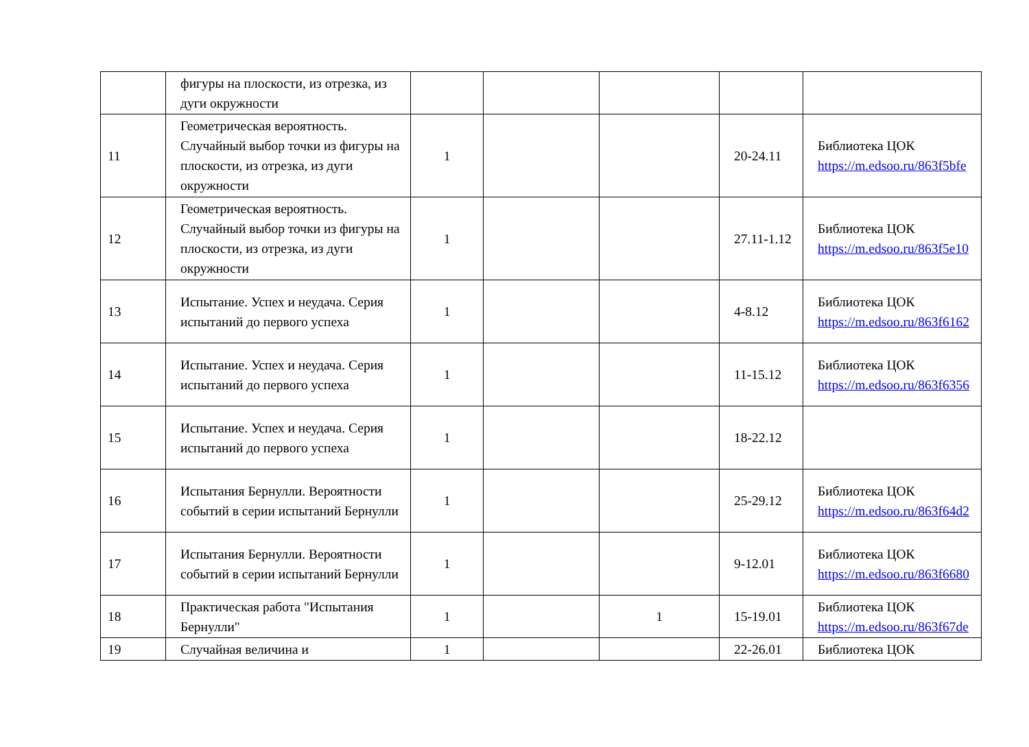| | фигуры на плоскости, из отрезка, из дуги окружности | | | | | |
| 11 | Геометрическая вероятность. Случайный выбор точки из фигуры на плоскости, из отрезка, из дуги окружности | 1 | | | 20-24.11 | Библиотека ЦОК https://m.edsoo.ru/863f5bfe |
| 12 | Геометрическая вероятность. Случайный выбор точки из фигуры на плоскости, из отрезка, из дуги окружности | 1 | | | 27.11-1.12 | Библиотека ЦОК https://m.edsoo.ru/863f5e10 |
| 13 | Испытание. Успех и неудача. Серия испытаний до первого успеха | 1 | | | 4-8.12 | Библиотека ЦОК https://m.edsoo.ru/863f6162 |
| 14 | Испытание. Успех и неудача. Серия испытаний до первого успеха | 1 | | | 11-15.12 | Библиотека ЦОК https://m.edsoo.ru/863f6356 |
| 15 | Испытание. Успех и неудача. Серия испытаний до первого успеха | 1 | | | 18-22.12 | |
| 16 | Испытания Бернулли. Вероятности событий в серии испытаний Бернулли | 1 | | | 25-29.12 | Библиотека ЦОК https://m.edsoo.ru/863f64d2 |
| 17 | Испытания Бернулли. Вероятности событий в серии испытаний Бернулли | 1 | | | 9-12.01 | Библиотека ЦОК https://m.edsoo.ru/863f6680 |
| 18 | Практическая работа "Испытания Бернулли" | 1 | | 1 | 15-19.01 | Библиотека ЦОК https://m.edsoo.ru/863f67de |
| 19 | Случайная величина и | 1 | | | 22-26.01 | Библиотека ЦОК |